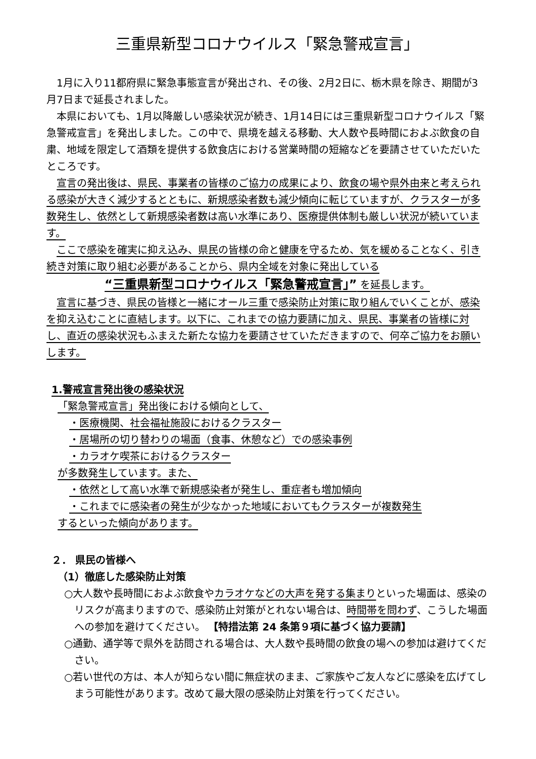三重県新型コロナウイルス「緊急警戒宣言」
1月に入り11都府県に緊急事態宣言が発出され、その後、2月2日に、栃木県を除き、期間が3月7日まで延長されました。
本県においても、1月以降厳しい感染状況が続き、1月14日には三重県新型コロナウイルス「緊急警戒宣言」を発出しました。この中で、県境を越える移動、大人数や長時間におよぶ飲食の自粛、地域を限定して酒類を提供する飲食店における営業時間の短縮などを要請させていただいたところです。
宣言の発出後は、県民、事業者の皆様のご協力の成果により、飲食の場や県外由来と考えられる感染が大きく減少するとともに、新規感染者数も減少傾向に転じていますが、クラスターが多数発生し、依然として新規感染者数は高い水準にあり、医療提供体制も厳しい状況が続いています。
ここで感染を確実に抑え込み、県民の皆様の命と健康を守るため、気を緩めることなく、引き続き対策に取り組む必要があることから、県内全域を対象に発出している
“三重県新型コロナウイルス「緊急警戒宣言」” を延長します。
宣言に基づき、県民の皆様と一緒にオール三重で感染防止対策に取り組んでいくことが、感染を抑え込むことに直結します。以下に、これまでの協力要請に加え、県民、事業者の皆様に対し、直近の感染状況もふまえた新たな協力を要請させていただきますので、何卒ご協力をお願いします。
1.警戒宣言発出後の感染状況
「緊急警戒宣言」発出後における傾向として、
・医療機関、社会福祉施設におけるクラスター
・居場所の切り替わりの場面（食事、休憩など）での感染事例
・カラオケ喫茶におけるクラスター
が多数発生しています。また、
・依然として高い水準で新規感染者が発生し、重症者も増加傾向
・これまでに感染者の発生が少なかった地域においてもクラスターが複数発生
するといった傾向があります。
２． 県民の皆様へ
（1）徹底した感染防止対策
○大人数や長時間におよぶ飲食やカラオケなどの大声を発する集まりといった場面は、感染のリスクが高まりますので、感染防止対策がとれない場合は、時間帯を問わず、こうした場面への参加を避けてください。 【特措法第 24 条第９項に基づく協力要請】
○通勤、通学等で県外を訪問される場合は、大人数や長時間の飲食の場への参加は避けてください。
○若い世代の方は、本人が知らない間に無症状のまま、ご家族やご友人などに感染を広げてしまう可能性があります。改めて最大限の感染防止対策を行ってください。